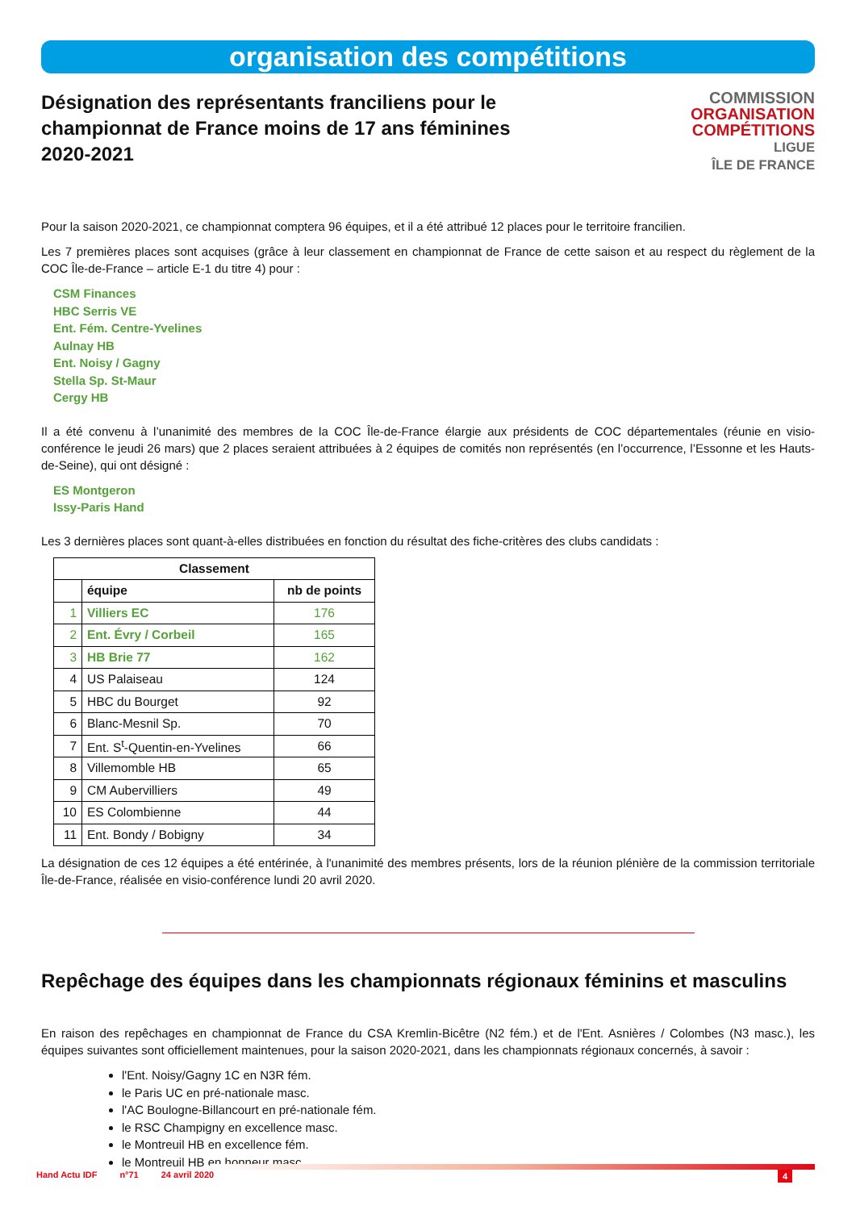organisation des compétitions
Désignation des représentants franciliens pour le championnat de France moins de 17 ans féminines 2020-2021
COMMISSION
ORGANISATION
COMPÉTITIONS
LIGUE
ÎLE DE FRANCE
Pour la saison 2020-2021, ce championnat comptera 96 équipes, et il a été attribué 12 places pour le territoire francilien.
Les 7 premières places sont acquises (grâce à leur classement en championnat de France de cette saison et au respect du règlement de la COC Île-de-France – article E-1 du titre 4) pour :
CSM Finances
HBC Serris VE
Ent. Fém. Centre-Yvelines
Aulnay HB
Ent. Noisy / Gagny
Stella Sp. St-Maur
Cergy HB
Il a été convenu à l’unanimité des membres de la COC Île-de-France élargie aux présidents de COC départementales (réunie en visio-conférence le jeudi 26 mars) que 2 places seraient attribuées à 2 équipes de comités non représentés (en l’occurrence, l’Essonne et les Hauts-de-Seine), qui ont désigné :
ES Montgeron
Issy-Paris Hand
Les 3 dernières places sont quant-à-elles distribuées en fonction du résultat des fiche-critères des clubs candidats :
| Classement | | |
| --- | --- | --- |
| | équipe | nb de points |
| 1 | Villiers EC | 176 |
| 2 | Ent. Évry / Corbeil | 165 |
| 3 | HB Brie 77 | 162 |
| 4 | US Palaiseau | 124 |
| 5 | HBC du Bourget | 92 |
| 6 | Blanc-Mesnil Sp. | 70 |
| 7 | Ent. S<sup>t</sup>-Quentin-en-Yvelines | 66 |
| 8 | Villemomble HB | 65 |
| 9 | CM Aubervilliers | 49 |
| 10 | ES Colombienne | 44 |
| 11 | Ent. Bondy / Bobigny | 34 |
La désignation de ces 12 équipes a été entérinée, à l'unanimité des membres présents, lors de la réunion plénière de la commission territoriale Île-de-France, réalisée en visio-conférence lundi 20 avril 2020.
Repêchage des équipes dans les championnats régionaux féminins et masculins
En raison des repêchages en championnat de France du CSA Kremlin-Bicêtre (N2 fém.) et de l'Ent. Asnières / Colombes (N3 masc.), les équipes suivantes sont officiellement maintenues, pour la saison 2020-2021, dans les championnats régionaux concernés, à savoir :
l'Ent. Noisy/Gagny 1C en N3R fém.
le Paris UC en pré-nationale masc.
l'AC Boulogne-Billancourt en pré-nationale fém.
le RSC Champigny en excellence masc.
le Montreuil HB en excellence fém.
le Montreuil HB en honneur masc.
Hand Actu IDF n°71 24 avril 2020 4